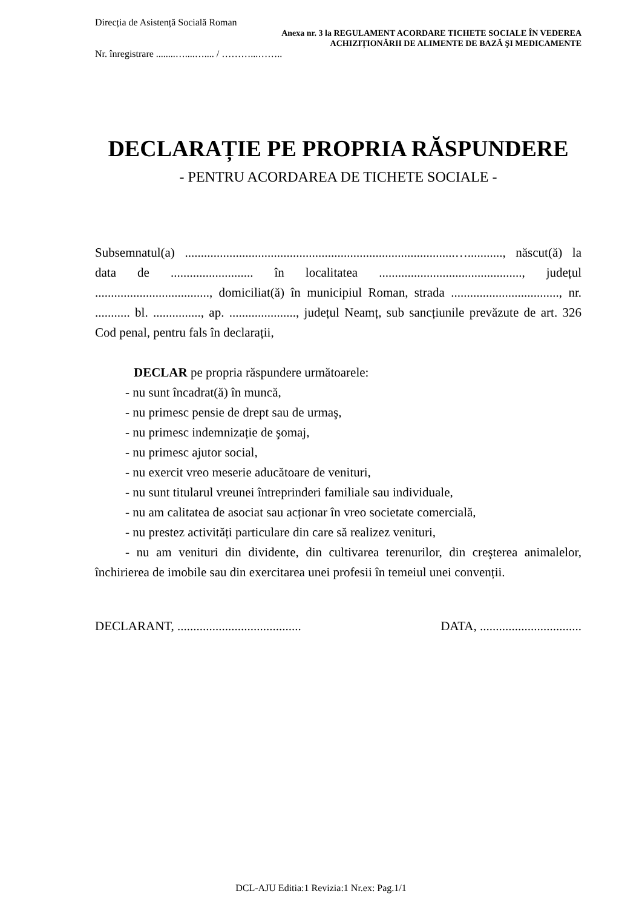Direcția de Asistență Socială Roman
Anexa nr. 3 la REGULAMENT ACORDARE TICHETE SOCIALE ÎN VEDEREA
ACHIZIȚIONĂRII DE ALIMENTE DE BAZĂ ŞI MEDICAMENTE
Nr. înregistrare ........…....….... / ………...……..
DECLARAȚIE PE PROPRIA RĂSPUNDERE
- PENTRU ACORDAREA DE TICHETE SOCIALE -
Subsemnatul(a) .....................................................................................…..........., născut(ă) la data de .......................... în localitatea ............................................., județul ...................................., domiciliat(ă) în municipiul Roman, strada .................................., nr. ........... bl. ..............., ap. ....................., județul Neamț, sub sancțiunile prevăzute de art. 326 Cod penal, pentru fals în declarații,
DECLAR pe propria răspundere următoarele:
- nu sunt încadrat(ă) în muncă,
- nu primesc pensie de drept sau de urmaş,
- nu primesc indemnizație de şomaj,
- nu primesc ajutor social,
- nu exercit vreo meserie aducătoare de venituri,
- nu sunt titularul vreunei întreprinderi familiale sau individuale,
- nu am calitatea de asociat sau acționar în vreo societate comercială,
- nu prestez activități particulare din care să realizez venituri,
- nu am venituri din dividente, din cultivarea terenurilor, din creşterea animalelor, închirierea de imobile sau din exercitarea unei profesii în temeiul unei convenții.
DECLARANT, ....................................... DATA, ................................
DCL-AJU Editia:1 Revizia:1 Nr.ex: Pag.1/1